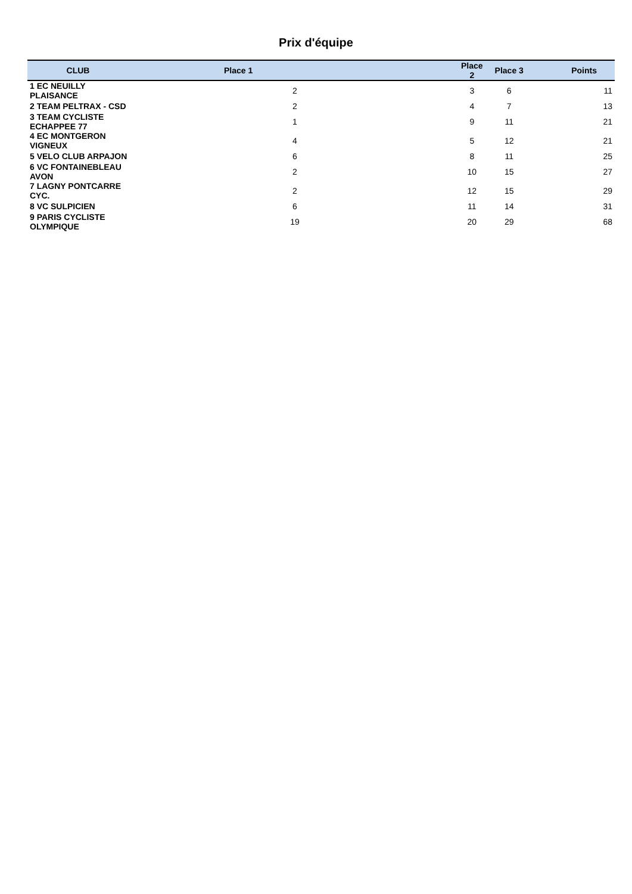Prix d'équipe
| CLUB | Place 1 | Place 2 | Place 3 | Points |
| --- | --- | --- | --- | --- |
| 1 EC NEUILLY PLAISANCE | 2 | 3 | 6 | 11 |
| 2 TEAM PELTRAX - CSD | 2 | 4 | 7 | 13 |
| 3 TEAM CYCLISTE ECHAPPEE 77 | 1 | 9 | 11 | 21 |
| 4 EC MONTGERON VIGNEUX | 4 | 5 | 12 | 21 |
| 5 VELO CLUB ARPAJON | 6 | 8 | 11 | 25 |
| 6 VC FONTAINEBLEAU AVON | 2 | 10 | 15 | 27 |
| 7 LAGNY PONTCARRE CYC. | 2 | 12 | 15 | 29 |
| 8 VC SULPICIEN | 6 | 11 | 14 | 31 |
| 9 PARIS CYCLISTE OLYMPIQUE | 19 | 20 | 29 | 68 |